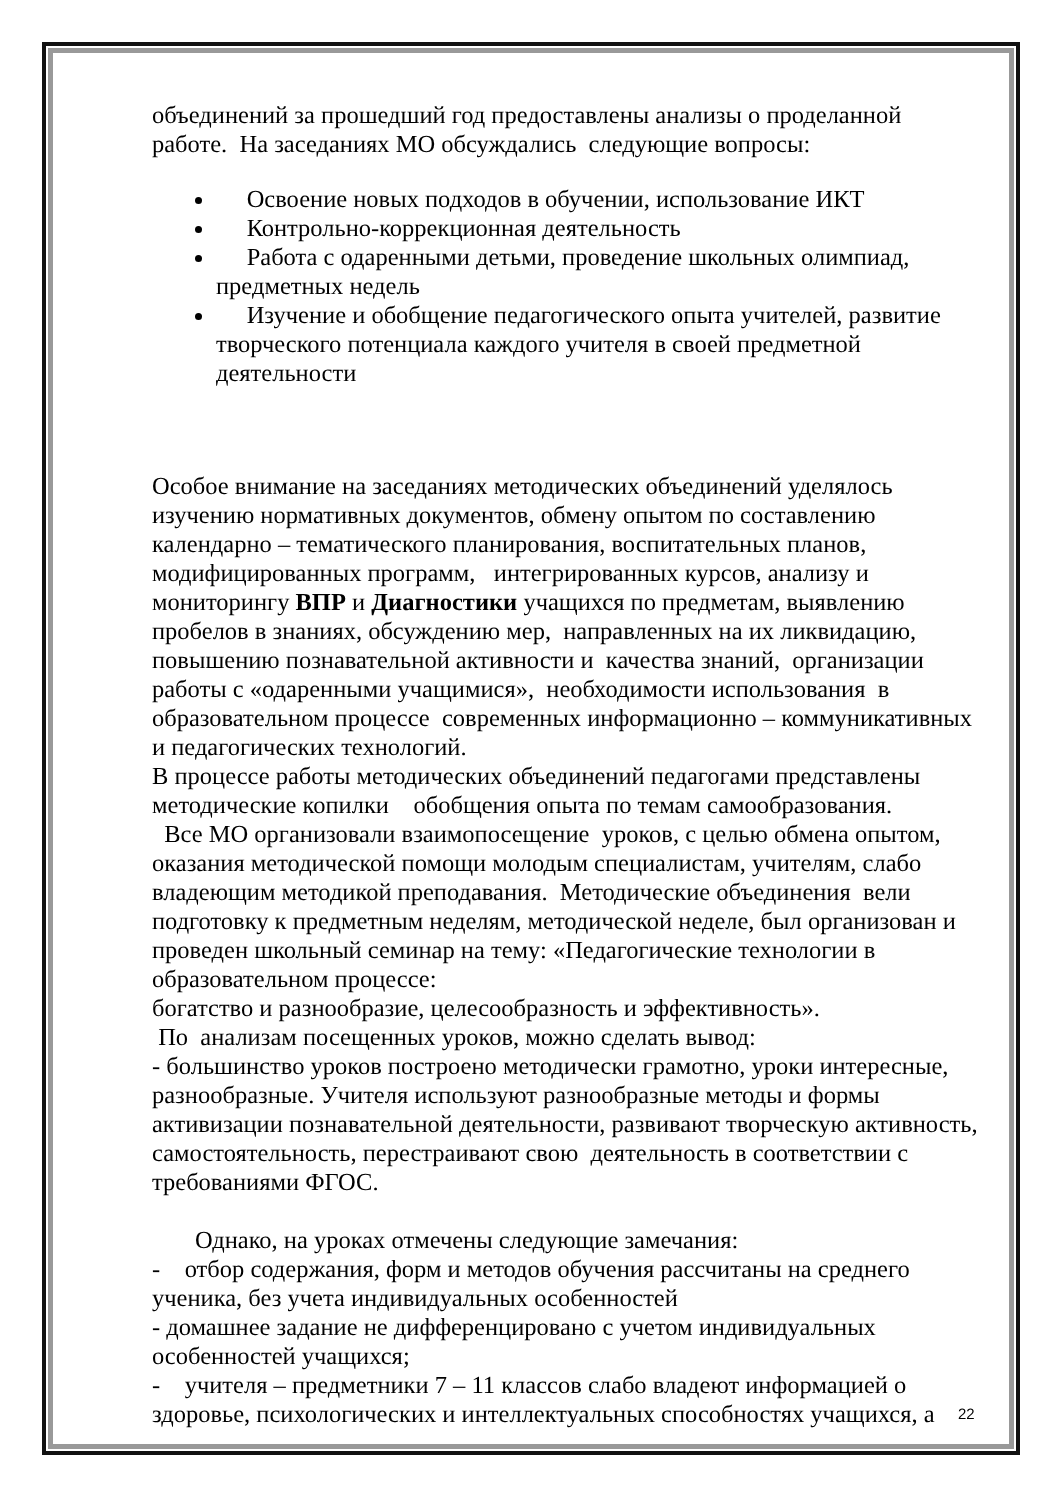объединений за прошедший год предоставлены анализы о проделанной работе. На заседаниях МО обсуждались следующие вопросы:
Освоение новых подходов в обучении, использование ИКТ
Контрольно-коррекционная деятельность
Работа с одаренными детьми, проведение школьных олимпиад, предметных недель
Изучение и обобщение педагогического опыта учителей, развитие творческого потенциала каждого учителя в своей предметной деятельности
Особое внимание на заседаниях методических объединений уделялось изучению нормативных документов, обмену опытом по составлению календарно – тематического планирования, воспитательных планов, модифицированных программ, интегрированных курсов, анализу и мониторингу ВПР и Диагностики учащихся по предметам, выявлению пробелов в знаниях, обсуждению мер, направленных на их ликвидацию, повышению познавательной активности и качества знаний, организации работы с «одаренными учащимися», необходимости использования в образовательном процессе современных информационно – коммуникативных и педагогических технологий.
В процессе работы методических объединений педагогами представлены методические копилки обобщения опыта по темам самообразования.
Все МО организовали взаимопосещение уроков, с целью обмена опытом, оказания методической помощи молодым специалистам, учителям, слабо владеющим методикой преподавания. Методические объединения вели подготовку к предметным неделям, методической неделе, был организован и проведен школьный семинар на тему: «Педагогические технологии в образовательном процессе:
богатство и разнообразие, целесообразность и эффективность».
По анализам посещенных уроков, можно сделать вывод:
- большинство уроков построено методически грамотно, уроки интересные, разнообразные. Учителя используют разнообразные методы и формы активизации познавательной деятельности, развивают творческую активность, самостоятельность, перестраивают свою деятельность в соответствии с требованиями ФГОС.
Однако, на уроках отмечены следующие замечания:
- отбор содержания, форм и методов обучения рассчитаны на среднего ученика, без учета индивидуальных особенностей
- домашнее задание не дифференцировано с учетом индивидуальных особенностей учащихся;
- учителя – предметники 7 – 11 классов слабо владеют информацией о здоровье, психологических и интеллектуальных способностях учащихся, а
22